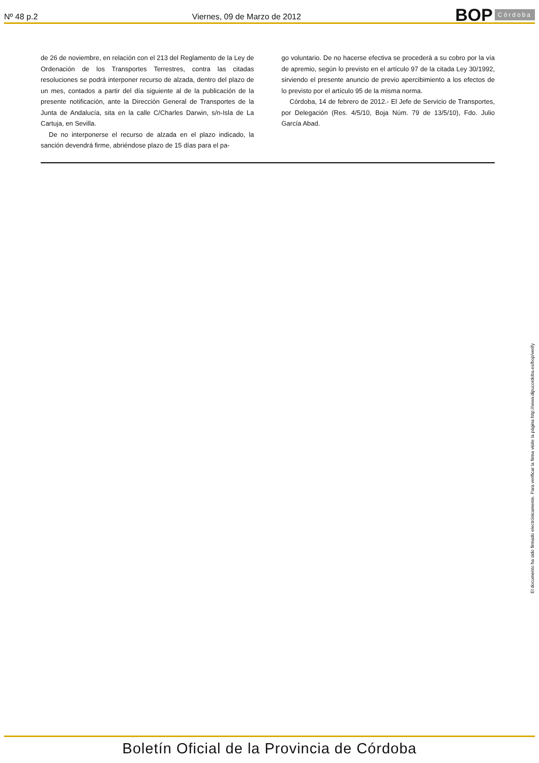Nº 48 p.2
Viernes, 09 de Marzo de 2012
BOP Córdoba
de 26 de noviembre, en relación con el 213 del Reglamento de la Ley de Ordenación de los Transportes Terrestres, contra las citadas resoluciones se podrá interponer recurso de alzada, dentro del plazo de un mes, contados a partir del día siguiente al de la publicación de la presente notificación, ante la Dirección General de Transportes de la Junta de Andalucía, sita en la calle C/Charles Darwin, s/n-Isla de La Cartuja, en Sevilla.
De no interponerse el recurso de alzada en el plazo indicado, la sanción devendrá firme, abriéndose plazo de 15 días para el pa-
go voluntario. De no hacerse efectiva se procederá a su cobro por la vía de apremio, según lo previsto en el artículo 97 de la citada Ley 30/1992, sirviendo el presente anuncio de previo apercibimiento a los efectos de lo previsto por el artículo 95 de la misma norma.
Córdoba, 14 de febrero de 2012.- El Jefe de Servicio de Transportes, por Delegación (Res. 4/5/10, Boja Núm. 79 de 13/5/10), Fdo. Julio García Abad.
El documento ha sido firmado electrónicamente. Para verificar la firma visite la página http://www.dipucordoba.es/bop/verify
Boletín Oficial de la Provincia de Córdoba